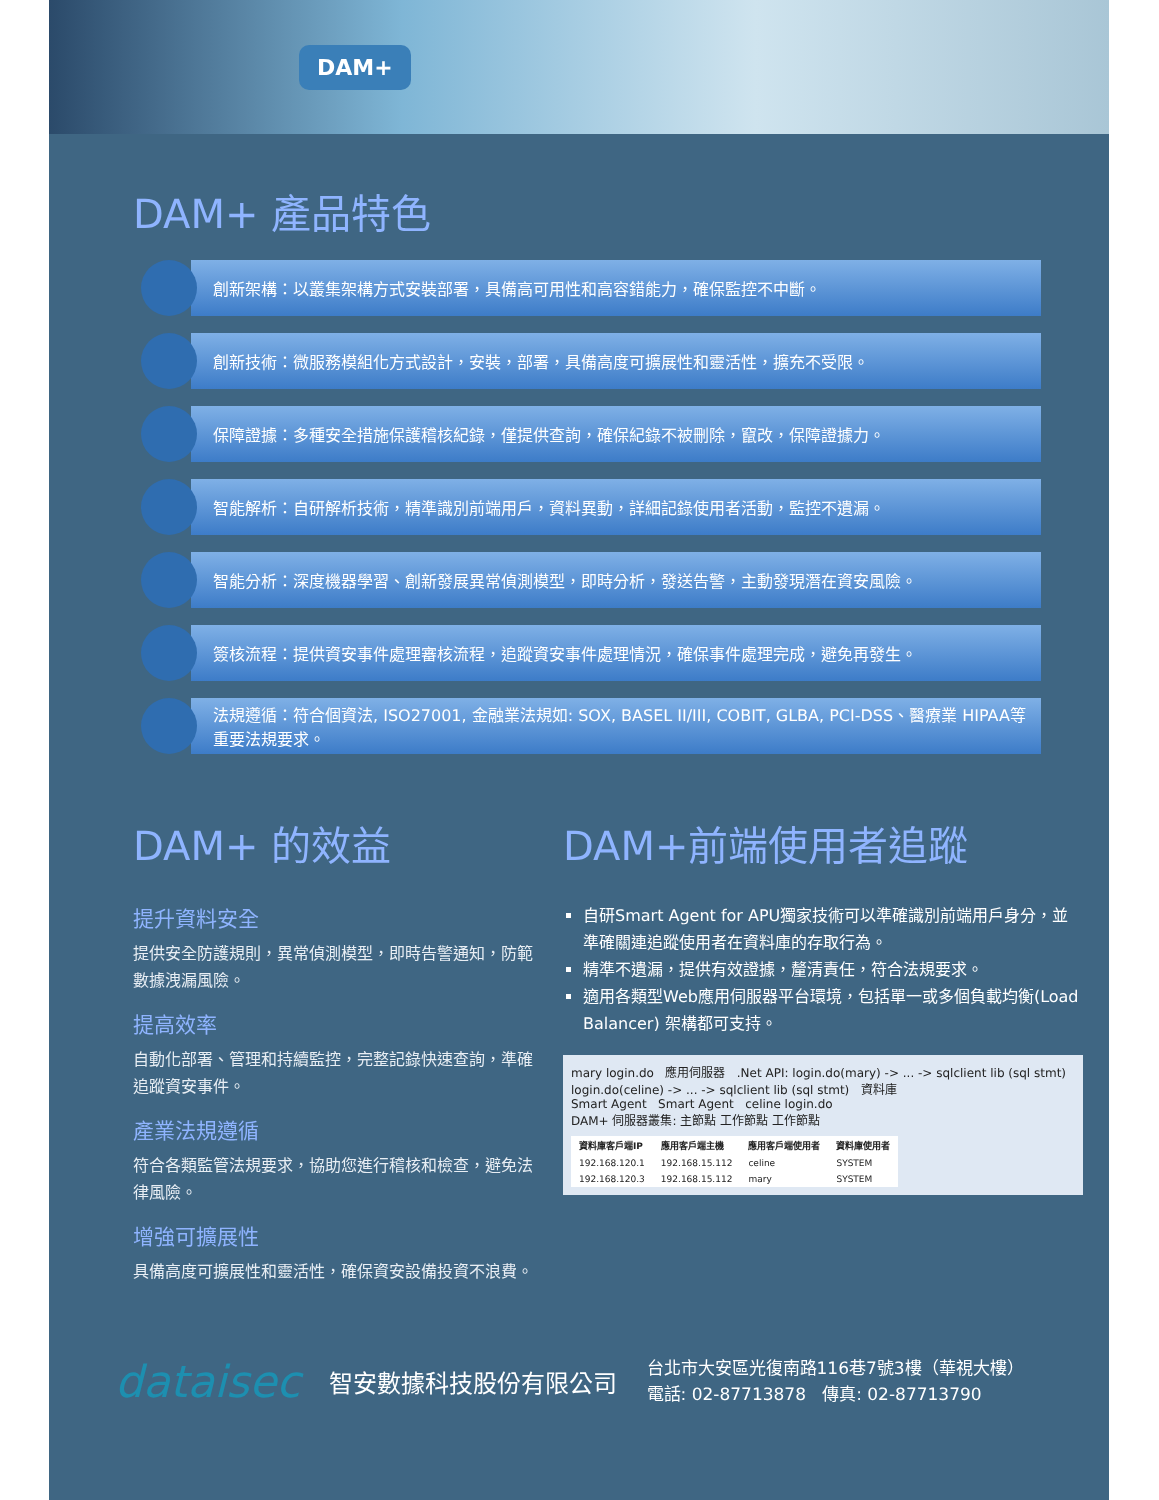DAM+
DAM+ 產品特色
創新架構：以叢集架構方式安裝部署，具備高可用性和高容錯能力，確保監控不中斷。
創新技術：微服務模組化方式設計，安裝，部署，具備高度可擴展性和靈活性，擴充不受限。
保障證據：多種安全措施保護稽核紀錄，僅提供查詢，確保紀錄不被刪除，竄改，保障證據力。
智能解析：自研解析技術，精準識別前端用戶，資料異動，詳細記錄使用者活動，監控不遺漏。
智能分析：深度機器學習、創新發展異常偵測模型，即時分析，發送告警，主動發現潛在資安風險。
簽核流程：提供資安事件處理審核流程，追蹤資安事件處理情況，確保事件處理完成，避免再發生。
法規遵循：符合個資法, ISO27001, 金融業法規如: SOX, BASEL II/III, COBIT, GLBA, PCI-DSS、醫療業 HIPAA等重要法規要求。
DAM+ 的效益
提升資料安全
提供安全防護規則，異常偵測模型，即時告警通知，防範數據洩漏風險。
提高效率
自動化部署、管理和持續監控，完整記錄快速查詢，準確追蹤資安事件。
產業法規遵循
符合各類監管法規要求，協助您進行稽核和檢查，避免法律風險。
增強可擴展性
具備高度可擴展性和靈活性，確保資安設備投資不浪費。
DAM+前端使用者追蹤
自研Smart Agent for APU獨家技術可以準確識別前端用戶身分，並準確關連追蹤使用者在資料庫的存取行為。
精準不遺漏，提供有效證據，釐清責任，符合法規要求。
適用各類型Web應用伺服器平台環境，包括單一或多個負載均衡(Load Balancer) 架構都可支持。
mary login.do 應用伺服器 .Net API: login.do(mary) -> ... -> sqlclient lib (sql stmt) login.do(celine) -> ... -> sqlclient lib (sql stmt) 資料庫
Smart Agent Smart Agent celine login.do
DAM+ 伺服器叢集: 主節點 工作節點 工作節點
| 資料庫客戶端IP | 應用客戶端主機 | 應用客戶端使用者 | 資料庫使用者 |
| --- | --- | --- | --- |
| 192.168.120.1 | 192.168.15.112 | celine | SYSTEM |
| 192.168.120.3 | 192.168.15.112 | mary | SYSTEM |
dataisec
智安數據科技股份有限公司
台北市大安區光復南路116巷7號3樓（華視大樓）
電話: 02-87713878 傳真: 02-87713790